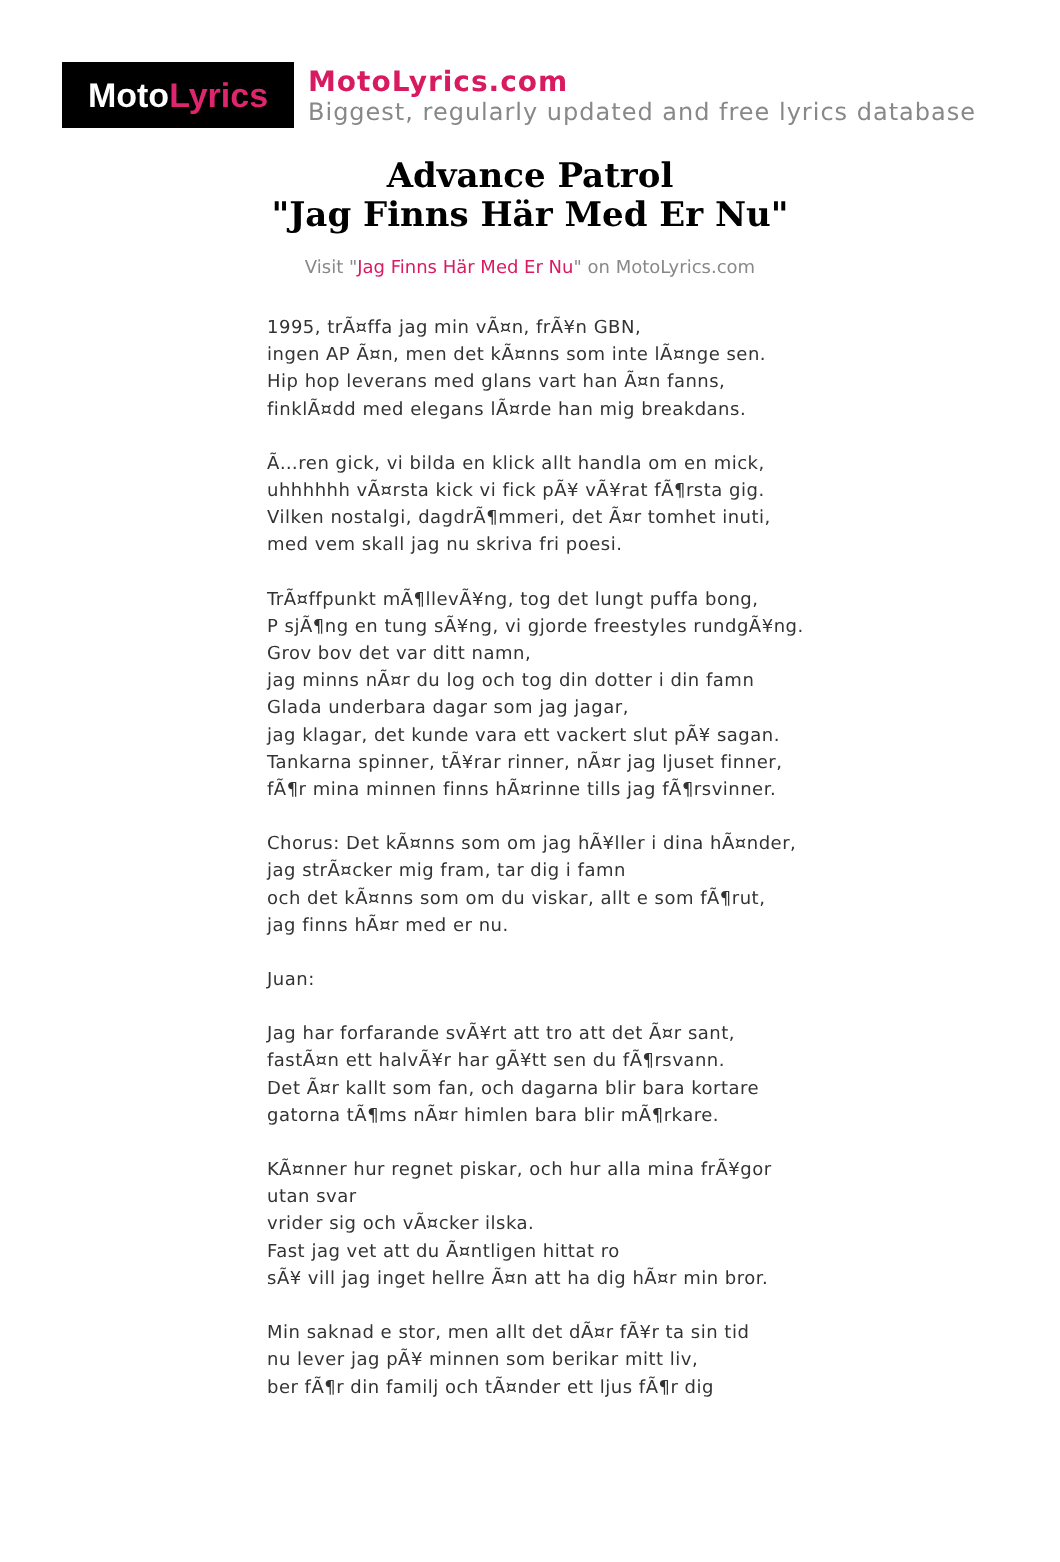Moto Lyrics
MotoLyrics.com
Biggest, regularly updated and free lyrics database
Advance Patrol
"Jag Finns Här Med Er Nu"
Visit "Jag Finns Här Med Er Nu" on MotoLyrics.com
1995, trÃ¤ffa jag min vÃ¤n, frÃ¥n GBN,
ingen AP Ã¤n, men det kÃ¤nns som inte lÃ¤nge sen.
Hip hop leverans med glans vart han Ã¤n fanns,
finklÃ¤dd med elegans lÃ¤rde han mig breakdans.
Ã…ren gick, vi bilda en klick allt handla om en mick,
uhhhhhh vÃ¤rsta kick vi fick pÃ¥ vÃ¥rat fÃ¶rsta gig.
Vilken nostalgi, dagdrÃ¶mmeri, det Ã¤r tomhet inuti,
med vem skall jag nu skriva fri poesi.
TrÃ¤ffpunkt mÃ¶llevÃ¥ng, tog det lungt puffa bong,
P sjÃ¶ng en tung sÃ¥ng, vi gjorde freestyles rundgÃ¥ng.
Grov bov det var ditt namn,
jag minns nÃ¤r du log och tog din dotter i din famn
Glada underbara dagar som jag jagar,
jag klagar, det kunde vara ett vackert slut pÃ¥ sagan.
Tankarna spinner, tÃ¥rar rinner, nÃ¤r jag ljuset finner,
fÃ¶r mina minnen finns hÃ¤rinne tills jag fÃ¶rsvinner.
Chorus: Det kÃ¤nns som om jag hÃ¥ller i dina hÃ¤nder,
jag strÃ¤cker mig fram, tar dig i famn
och det kÃ¤nns som om du viskar, allt e som fÃ¶rut,
jag finns hÃ¤r med er nu.
Juan:
Jag har forfarande svÃ¥rt att tro att det Ã¤r sant,
fastÃ¤n ett halvÃ¥r har gÃ¥tt sen du fÃ¶rsvann.
Det Ã¤r kallt som fan, och dagarna blir bara kortare
gatorna tÃ¶ms nÃ¤r himlen bara blir mÃ¶rkare.
KÃ¤nner hur regnet piskar, och hur alla mina frÃ¥gor utan svar
vrider sig och vÃ¤cker ilska.
Fast jag vet att du Ã¤ntligen hittat ro
sÃ¥ vill jag inget hellre Ã¤n att ha dig hÃ¤r min bror.
Min saknad e stor, men allt det dÃ¤r fÃ¥r ta sin tid
nu lever jag pÃ¥ minnen som berikar mitt liv,
ber fÃ¶r din familj och tÃ¤nder ett ljus fÃ¶r dig